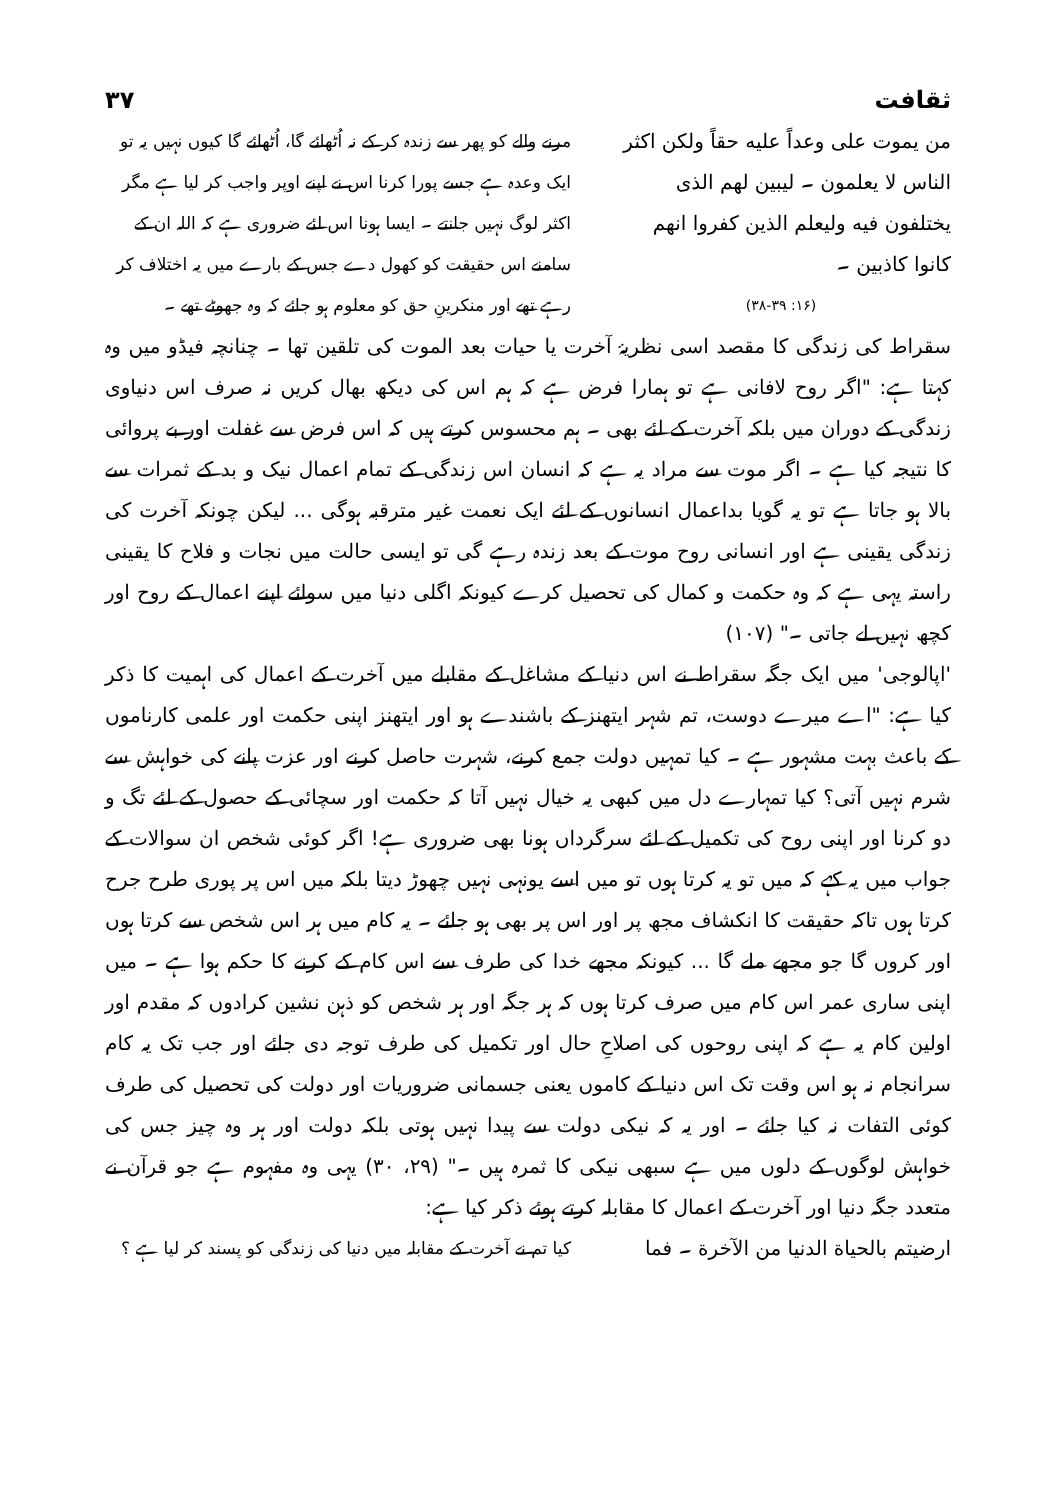ثقافت ۳۷
من يموت على وعداً عليه حقاً ولكن اكثر الناس لا يعلمون ۔ ليبين لهم الذى يختلفون فيه وليعلم الذين كفروا انهم كانوا كاذبين ۔
(۱۶: ۳۸-۳۹)
مرنے والے کو پھر سے زندہ کر کے نہ اُٹھائے گا، اُٹھائے گا کیوں نہیں یہ تو ایک وعدہ ہے جسے پورا کرنا اس نے اپنے اوپر واجب کر لیا ہے مگر اکثر لوگ نہیں جانتے ۔ ایسا ہونا اس لئے ضروری ہے کہ اللہ ان کے سامنے اس حقیقت کو کھول دے جس کے بارے میں یہ اختلاف کر رہے تھے اور منکرینِ حق کو معلوم ہو جائے کہ وہ جھوٹے تھے ۔
سقراط کی زندگی کا مقصد اسی نظریۂ آخرت یا حیات بعد الموت کی تلقین تھا ۔ چنانچہ فیڈو میں وہ کہتا ہے: "اگر روح لافانی ہے تو ہمارا فرض ہے کہ ہم اس کی دیکھ بھال کریں نہ صرف اس دنیاوی زندگی کے دوران میں بلکہ آخرت کے لئے بھی ۔ ہم محسوس کرتے ہیں کہ اس فرض سے غفلت اور بے پروائی کا نتیجہ کیا ہے ۔ اگر موت سے مراد یہ ہے کہ انسان اس زندگی کے تمام اعمال نیک و بد کے ثمرات سے بالا ہو جاتا ہے تو یہ گویا بداعمال انسانوں کے لئے ایک نعمت غیر مترقبہ ہوگی ... لیکن چونکہ آخرت کی زندگی یقینی ہے اور انسانی روح موت کے بعد زندہ رہے گی تو ایسی حالت میں نجات و فلاح کا یقینی راستہ یہی ہے کہ وہ حکمت و کمال کی تحصیل کرے کیونکہ اگلی دنیا میں سوائے اپنے اعمال کے روح اور کچھ نہیں لے جاتی ۔" (۱۰۷)
'اپالوجی' میں ایک جگہ سقراط نے اس دنیا کے مشاغل کے مقابلے میں آخرت کے اعمال کی اہمیت کا ذکر کیا ہے: "اے میرے دوست، تم شہر ایتھنز کے باشندے ہو اور ایتھنز اپنی حکمت اور علمی کارناموں کے باعث بہت مشہور ہے ۔ کیا تمہیں دولت جمع کرنے، شہرت حاصل کرنے اور عزت پانے کی خواہش سے شرم نہیں آتی؟ کیا تمہارے دل میں کبھی یہ خیال نہیں آتا کہ حکمت اور سچائی کے حصول کے لئے تگ و دو کرنا اور اپنی روح کی تکمیل کے لئے سرگرداں ہونا بھی ضروری ہے! اگر کوئی شخص ان سوالات کے جواب میں یہ کہے کہ میں تو یہ کرتا ہوں تو میں اسے یونہی نہیں چھوڑ دیتا بلکہ میں اس پر پوری طرح جرح کرتا ہوں تاکہ حقیقت کا انکشاف مجھ پر اور اس پر بھی ہو جائے ۔ یہ کام میں ہر اس شخص سے کرتا ہوں اور کروں گا جو مجھے ملے گا ... کیونکہ مجھے خدا کی طرف سے اس کام کے کرنے کا حکم ہوا ہے ۔ میں اپنی ساری عمر اس کام میں صرف کرتا ہوں کہ ہر جگہ اور ہر شخص کو ذہن نشین کرادوں کہ مقدم اور اولین کام یہ ہے کہ اپنی روحوں کی اصلاحِ حال اور تکمیل کی طرف توجہ دی جائے اور جب تک یہ کام سرانجام نہ ہو اس وقت تک اس دنیا کے کاموں یعنی جسمانی ضروریات اور دولت کی تحصیل کی طرف کوئی التفات نہ کیا جائے ۔ اور یہ کہ نیکی دولت سے پیدا نہیں ہوتی بلکہ دولت اور ہر وہ چیز جس کی خواہش لوگوں کے دلوں میں ہے سبھی نیکی کا ثمرہ ہیں ۔" (۲۹، ۳۰) یہی وہ مفہوم ہے جو قرآن نے متعدد جگہ دنیا اور آخرت کے اعمال کا مقابلہ کرتے ہوئے ذکر کیا ہے:
ارضيتم بالحياة الدنيا من الآخرة ۔ فما
کیا تم نے آخرت کے مقابلہ میں دنیا کی زندگی کو پسند کر لیا ہے ؟